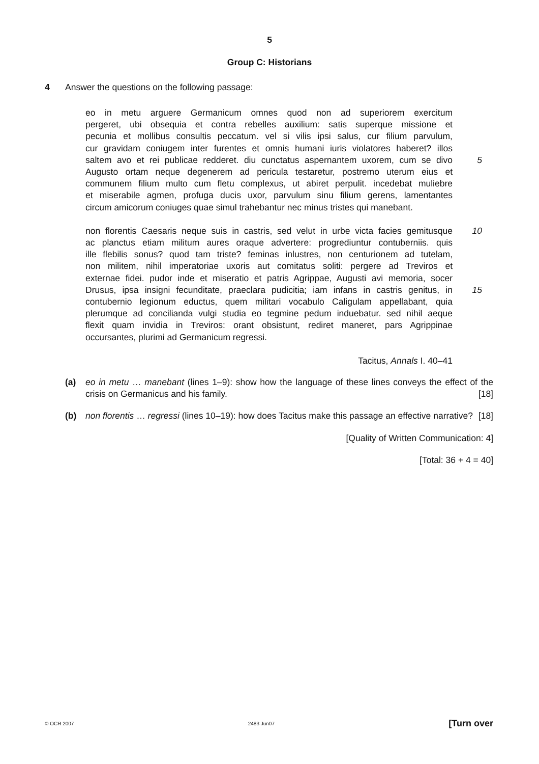5
Group C: Historians
4 Answer the questions on the following passage:
eo in metu arguere Germanicum omnes quod non ad superiorem exercitum
pergeret, ubi obsequia et contra rebelles auxilium: satis superque missione et
pecunia et mollibus consultis peccatum. vel si vilis ipsi salus, cur filium parvulum,
cur gravidam coniugem inter furentes et omnis humani iuris violatores haberet? illos
saltem avo et rei publicae redderet. diu cunctatus aspernantem uxorem, cum se divo 5
Augusto ortam neque degenerem ad pericula testaretur, postremo uterum eius et
communem filium multo cum fletu complexus, ut abiret perpulit. incedebat muliebre
et miserabile agmen, profuga ducis uxor, parvulum sinu filium gerens, lamentantes
circum amicorum coniuges quae simul trahebantur nec minus tristes qui manebant.
non florentis Caesaris neque suis in castris, sed velut in urbe victa facies gemitusque 10
ac planctus etiam militum aures oraque advertere: progrediuntur contuberniis. quis
ille flebilis sonus? quod tam triste? feminas inlustres, non centurionem ad tutelam,
non militem, nihil imperatoriae uxoris aut comitatus soliti: pergere ad Treviros et
externae fidei. pudor inde et miseratio et patris Agrippae, Augusti avi memoria, socer
Drusus, ipsa insigni fecunditate, praeclara pudicitia; iam infans in castris genitus, in 15
contubernio legionum eductus, quem militari vocabulo Caligulam appellabant, quia
plerumque ad concilianda vulgi studia eo tegmine pedum induebatur. sed nihil aeque
flexit quam invidia in Treviros: orant obsistunt, rediret maneret, pars Agrippinae
occursantes, plurimi ad Germanicum regressi.
Tacitus, Annals I. 40–41
(a) eo in metu … manebant (lines 1–9): show how the language of these lines conveys the effect of the crisis on Germanicus and his family. [18]
(b) non florentis … regressi (lines 10–19): how does Tacitus make this passage an effective narrative? [18]
[Quality of Written Communication: 4]
[Total: 36 + 4 = 40]
© OCR 2007 2483 Jun07 [Turn over